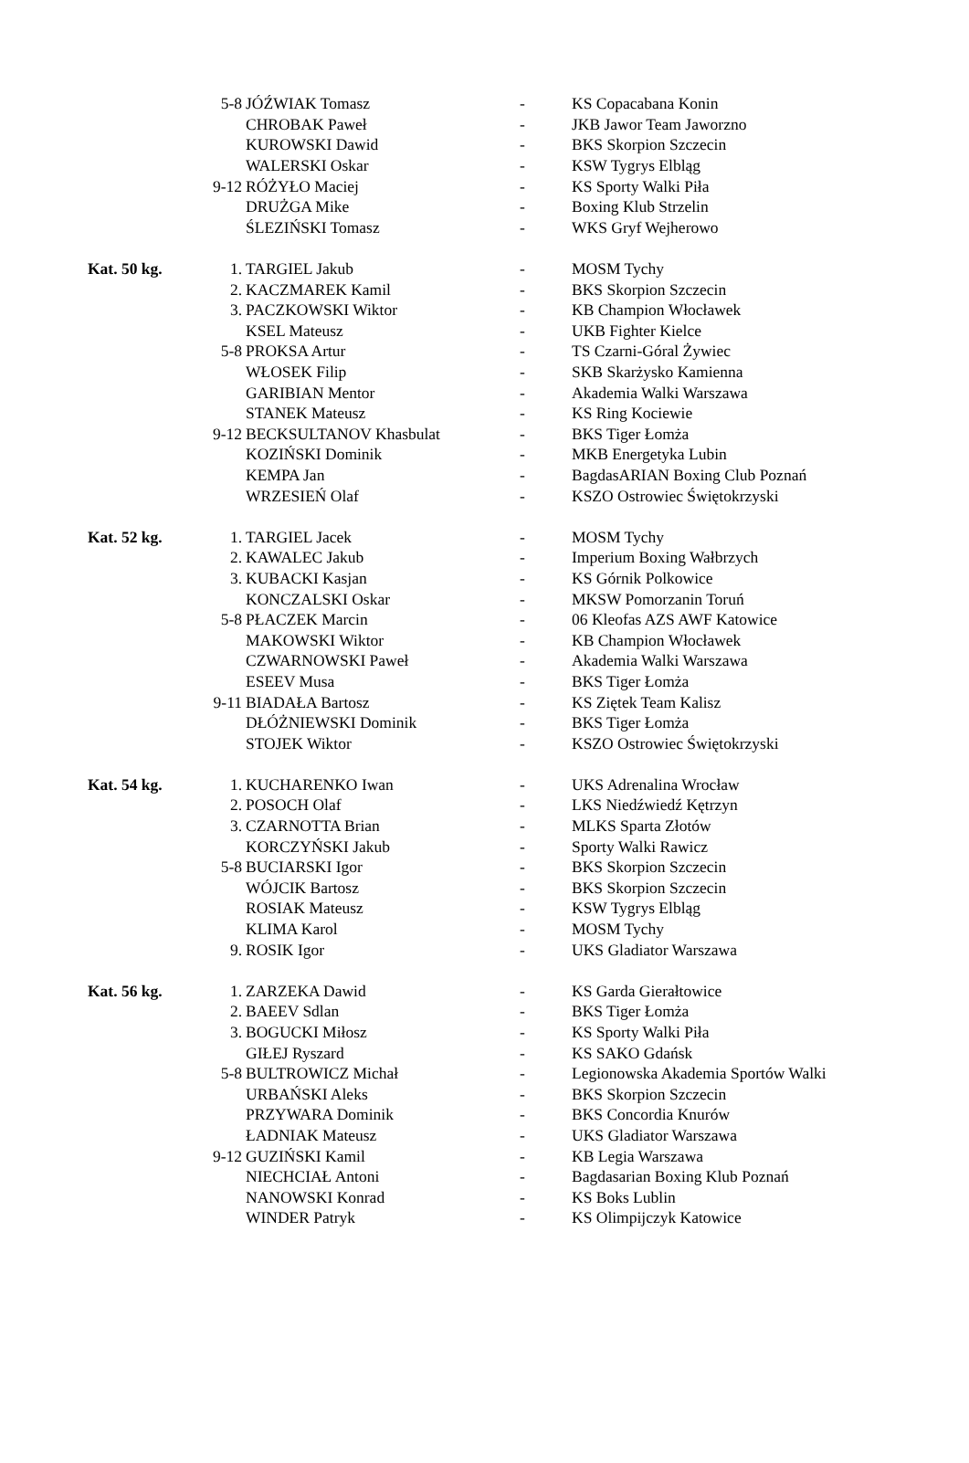| | 5-8 | JÓŹWIAK Tomasz | - | KS Copacabana Konin |
| | | CHROBAK Paweł | - | JKB Jawor Team Jaworzno |
| | | KUROWSKI Dawid | - | BKS Skorpion Szczecin |
| | | WALERSKI Oskar | - | KSW Tygrys Elbląg |
| | 9-12 | RÓŻYŁO Maciej | - | KS Sporty Walki Piła |
| | | DRUŻGA Mike | - | Boxing Klub Strzelin |
| | | ŚLEZIŃSKI Tomasz | - | WKS Gryf Wejherowo |
| Kat. 50 kg. | 1. | TARGIEL Jakub | - | MOSM Tychy |
| | 2. | KACZMAREK Kamil | - | BKS Skorpion Szczecin |
| | 3. | PACZKOWSKI Wiktor | - | KB Champion Włocławek |
| | | KSEL Mateusz | - | UKB Fighter Kielce |
| | 5-8 | PROKSA Artur | - | TS Czarni-Góral Żywiec |
| | | WŁOSEK Filip | - | SKB Skarżysko Kamienna |
| | | GARIBIAN Mentor | - | Akademia Walki Warszawa |
| | | STANEK Mateusz | - | KS Ring Kociewie |
| | 9-12 | BECKSULTANOV Khasbulat | - | BKS Tiger Łomża |
| | | KOZIŃSKI Dominik | - | MKB Energetyka Lubin |
| | | KEMPA Jan | - | BagdasARIAN Boxing Club Poznań |
| | | WRZESIEŃ Olaf | - | KSZO Ostrowiec Świętokrzyski |
| Kat. 52 kg. | 1. | TARGIEL Jacek | - | MOSM Tychy |
| | 2. | KAWALEC Jakub | - | Imperium Boxing Wałbrzych |
| | 3. | KUBACKI Kasjan | - | KS Górnik Polkowice |
| | | KONCZALSKI Oskar | - | MKSW Pomorzanin Toruń |
| | 5-8 | PŁACZEK Marcin | - | 06 Kleofas AZS AWF Katowice |
| | | MAKOWSKI Wiktor | - | KB Champion Włocławek |
| | | CZWARNOWSKI Paweł | - | Akademia Walki Warszawa |
| | | ESEEV Musa | - | BKS Tiger Łomża |
| | 9-11 | BIADAŁA Bartosz | - | KS Ziętek Team Kalisz |
| | | DŁÓŻNIEWSKI Dominik | - | BKS Tiger Łomża |
| | | STOJEK Wiktor | - | KSZO Ostrowiec Świętokrzyski |
| Kat. 54 kg. | 1. | KUCHARENKO Iwan | - | UKS Adrenalina Wrocław |
| | 2. | POSOCH Olaf | - | LKS Niedźwiedź Kętrzyn |
| | 3. | CZARNOTTA Brian | - | MLKS Sparta Złotów |
| | | KORCZYŃSKI Jakub | - | Sporty Walki Rawicz |
| | 5-8 | BUCIARSKI Igor | - | BKS Skorpion Szczecin |
| | | WÓJCIK Bartosz | - | BKS Skorpion Szczecin |
| | | ROSIAK Mateusz | - | KSW Tygrys Elbląg |
| | | KLIMA Karol | - | MOSM Tychy |
| | 9. | ROSIK Igor | - | UKS Gladiator Warszawa |
| Kat. 56 kg. | 1. | ZARZEKA Dawid | - | KS Garda Gierałtowice |
| | 2. | BAEEV Sdlan | - | BKS Tiger Łomża |
| | 3. | BOGUCKI Miłosz | - | KS Sporty Walki Piła |
| | | GIŁEJ Ryszard | - | KS SAKO Gdańsk |
| | 5-8 | BULTROWICZ Michał | - | Legionowska Akademia Sportów Walki |
| | | URBAŃSKI Aleks | - | BKS Skorpion Szczecin |
| | | PRZYWARA Dominik | - | BKS Concordia Knurów |
| | | ŁADNIAK Mateusz | - | UKS Gladiator Warszawa |
| | 9-12 | GUZIŃSKI Kamil | - | KB Legia Warszawa |
| | | NIECHCIAŁ Antoni | - | Bagdasarian Boxing Klub Poznań |
| | | NANOWSKI Konrad | - | KS Boks Lublin |
| | | WINDER Patryk | - | KS Olimpijczyk Katowice |